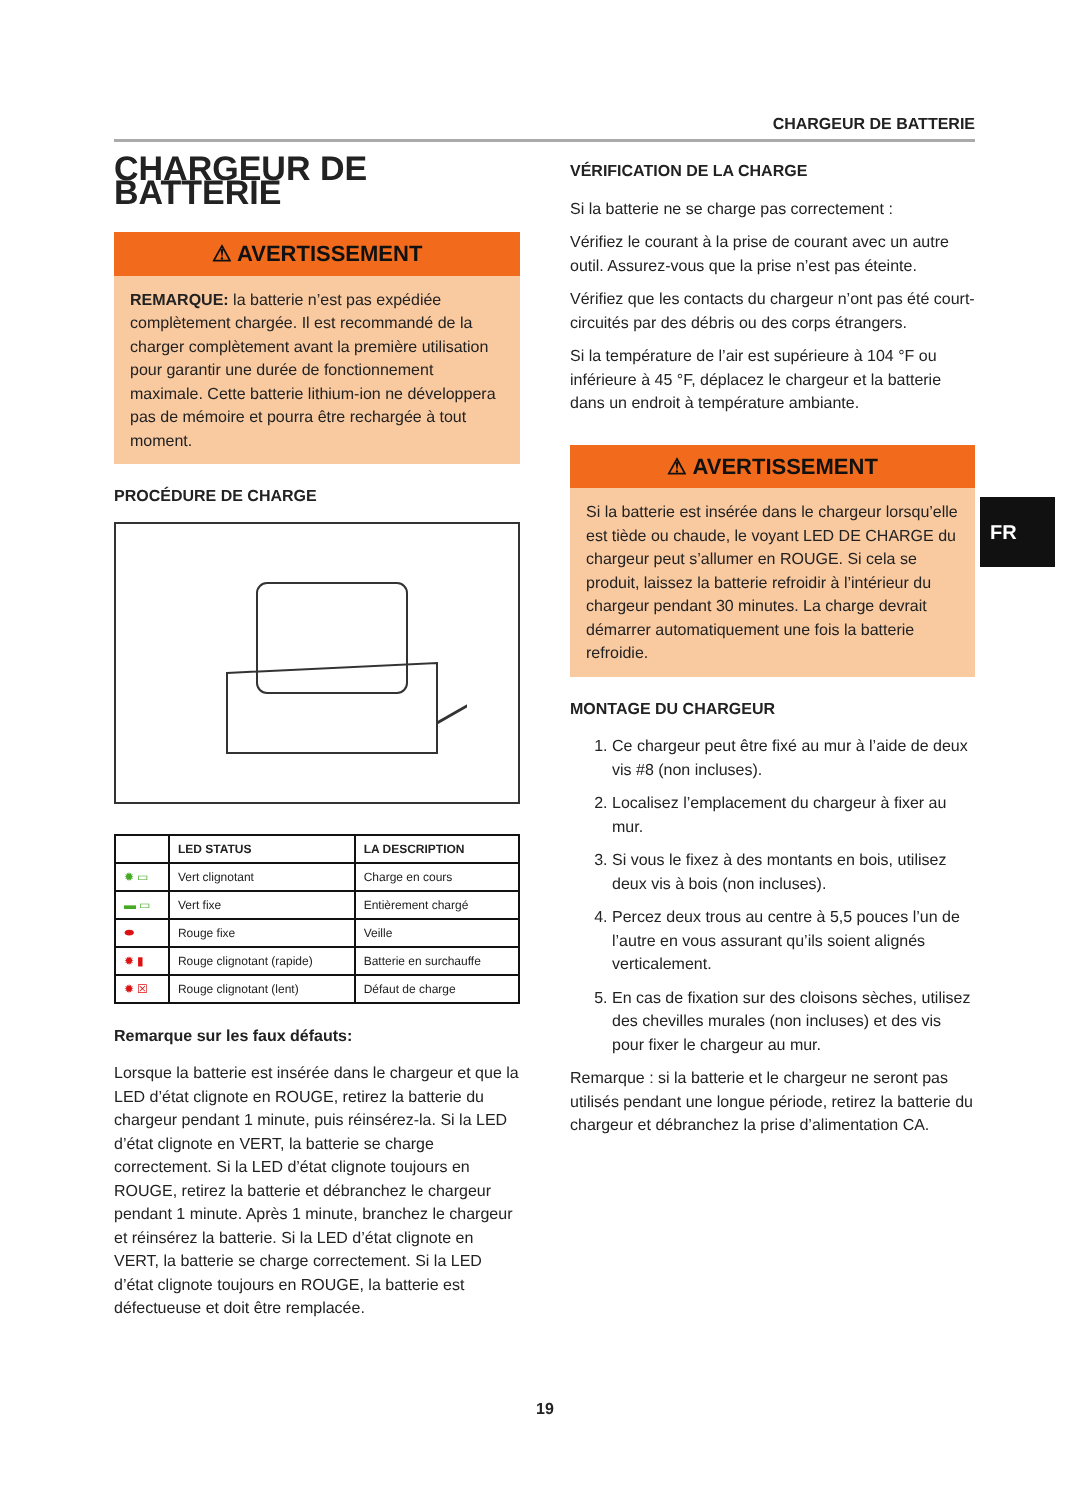CHARGEUR DE BATTERIE
CHARGEUR DE BATTERIE
⚠ AVERTISSEMENT
REMARQUE: la batterie n’est pas expédiée complètement chargée. Il est recommandé de la charger complètement avant la première utilisation pour garantir une durée de fonctionnement maximale. Cette batterie lithium-ion ne développera pas de mémoire et pourra être rechargée à tout moment.
PROCÉDURE DE CHARGE
| | LED STATUS | LA DESCRIPTION |
| --- | --- | --- |
| ✹ ▭ | Vert clignotant | Charge en cours |
| ▬ ▭ | Vert fixe | Entièrement chargé |
| ⬬ | Rouge fixe | Veille |
| ✹ ▮ | Rouge clignotant (rapide) | Batterie en surchauffe |
| ✹ ☒ | Rouge clignotant (lent) | Défaut de charge |
Remarque sur les faux défauts:
Lorsque la batterie est insérée dans le chargeur et que la LED d’état clignote en ROUGE, retirez la batterie du chargeur pendant 1 minute, puis réinsérez-la. Si la LED d’état clignote en VERT, la batterie se charge correctement. Si la LED d’état clignote toujours en ROUGE, retirez la batterie et débranchez le chargeur pendant 1 minute. Après 1 minute, branchez le chargeur et réinsérez la batterie. Si la LED d’état clignote en VERT, la batterie se charge correctement. Si la LED d’état clignote toujours en ROUGE, la batterie est défectueuse et doit être remplacée.
VÉRIFICATION DE LA CHARGE
Si la batterie ne se charge pas correctement :
Vérifiez le courant à la prise de courant avec un autre outil. Assurez-vous que la prise n’est pas éteinte.
Vérifiez que les contacts du chargeur n’ont pas été court-circuités par des débris ou des corps étrangers.
Si la température de l’air est supérieure à 104 °F ou inférieure à 45 °F, déplacez le chargeur et la batterie dans un endroit à température ambiante.
⚠ AVERTISSEMENT
Si la batterie est insérée dans le chargeur lorsqu’elle est tiède ou chaude, le voyant LED DE CHARGE du chargeur peut s’allumer en ROUGE. Si cela se produit, laissez la batterie refroidir à l’intérieur du chargeur pendant 30 minutes. La charge devrait démarrer automatiquement une fois la batterie refroidie.
MONTAGE DU CHARGEUR
1. Ce chargeur peut être fixé au mur à l’aide de deux vis #8 (non incluses).
2. Localisez l’emplacement du chargeur à fixer au mur.
3. Si vous le fixez à des montants en bois, utilisez deux vis à bois (non incluses).
4. Percez deux trous au centre à 5,5 pouces l’un de l’autre en vous assurant qu’ils soient alignés verticalement.
5. En cas de fixation sur des cloisons sèches, utilisez des chevilles murales (non incluses) et des vis pour fixer le chargeur au mur.
Remarque : si la batterie et le chargeur ne seront pas utilisés pendant une longue période, retirez la batterie du chargeur et débranchez la prise d’alimentation CA.
FR
19